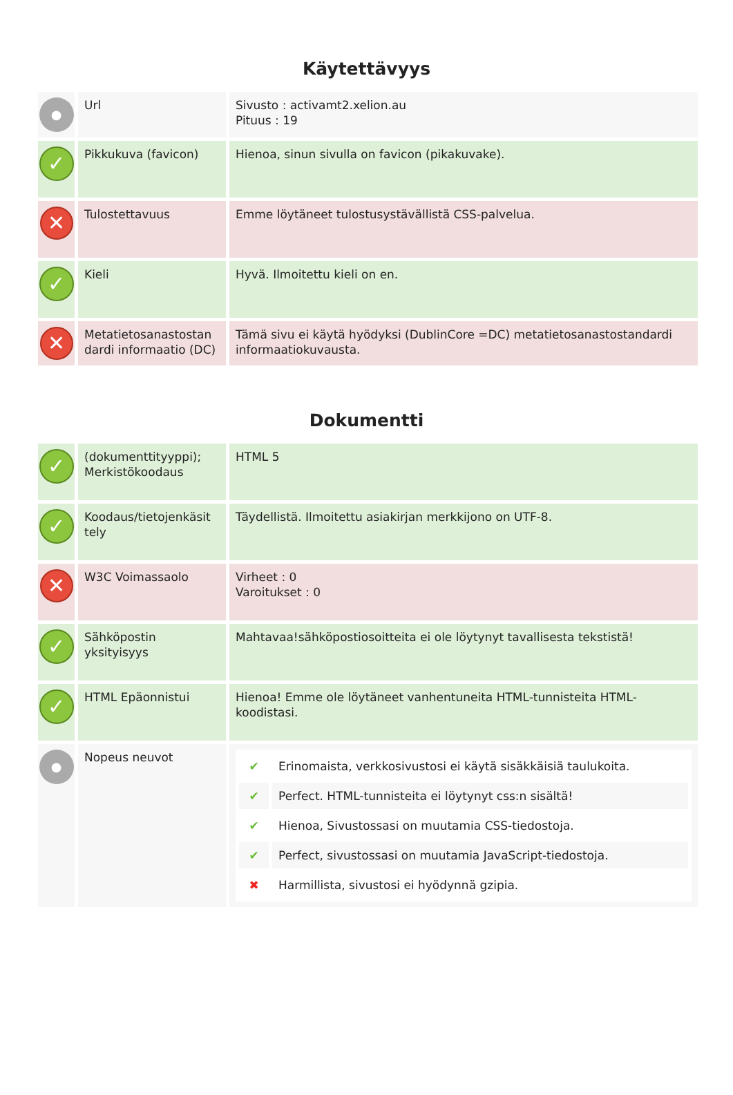Käytettävyys
| ● | Url | Sivusto : activamt2.xelion.au Pituus : 19 |
| ✓ | Pikkukuva (favicon) | Hienoa, sinun sivulla on favicon (pikakuvake). |
| ✕ | Tulostettavuus | Emme löytäneet tulostusystävällistä CSS-palvelua. |
| ✓ | Kieli | Hyvä. Ilmoitettu kieli on en. |
| ✕ | Metatietosanastostan dardi informaatio (DC) | Tämä sivu ei käytä hyödyksi (DublinCore =DC) metatietosanastostandardi informaatiokuvausta. |
Dokumentti
| ✓ | (dokumenttityyppi); Merkistökoodaus | HTML 5 |
| ✓ | Koodaus/tietojenkäsit tely | Täydellistä. Ilmoitettu asiakirjan merkkijono on UTF-8. |
| ✕ | W3C Voimassaolo | Virheet : 0 Varoitukset : 0 |
| ✓ | Sähköpostin yksityisyys | Mahtavaa!sähköpostiosoitteita ei ole löytynyt tavallisesta tekstistä! |
| ✓ | HTML Epäonnistui | Hienoa! Emme ole löytäneet vanhentuneita HTML-tunnisteita HTML-koodistasi. |
| ● | Nopeus neuvot | / ✔ / Erinomaista, verkkosivustosi ei käytä sisäkkäisiä taulukoita. / / ✔ / Perfect. HTML-tunnisteita ei löytynyt css:n sisältä! / / ✔ / Hienoa, Sivustossasi on muutamia CSS-tiedostoja. / / ✔ / Perfect, sivustossasi on muutamia JavaScript-tiedostoja. / / ✖ / Harmillista, sivustosi ei hyödynnä gzipia. / |